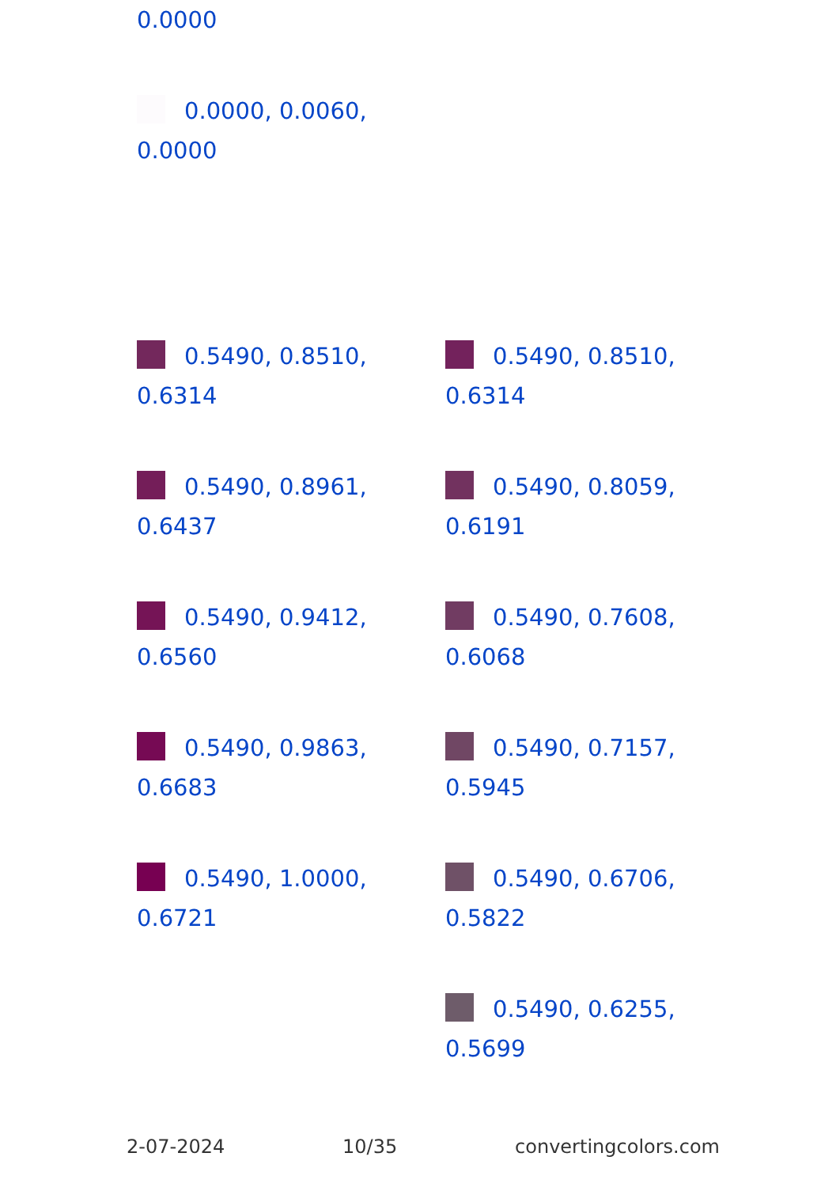0.0000
0.0000, 0.0060, 0.0000
0.5490, 0.8510, 0.6314
0.5490, 0.8961, 0.6437
0.5490, 0.9412, 0.6560
0.5490, 0.9863, 0.6683
0.5490, 1.0000, 0.6721
0.5490, 0.8510, 0.6314
0.5490, 0.8059, 0.6191
0.5490, 0.7608, 0.6068
0.5490, 0.7157, 0.5945
0.5490, 0.6706, 0.5822
0.5490, 0.6255, 0.5699
2-07-2024 10/35 convertingcolors.com